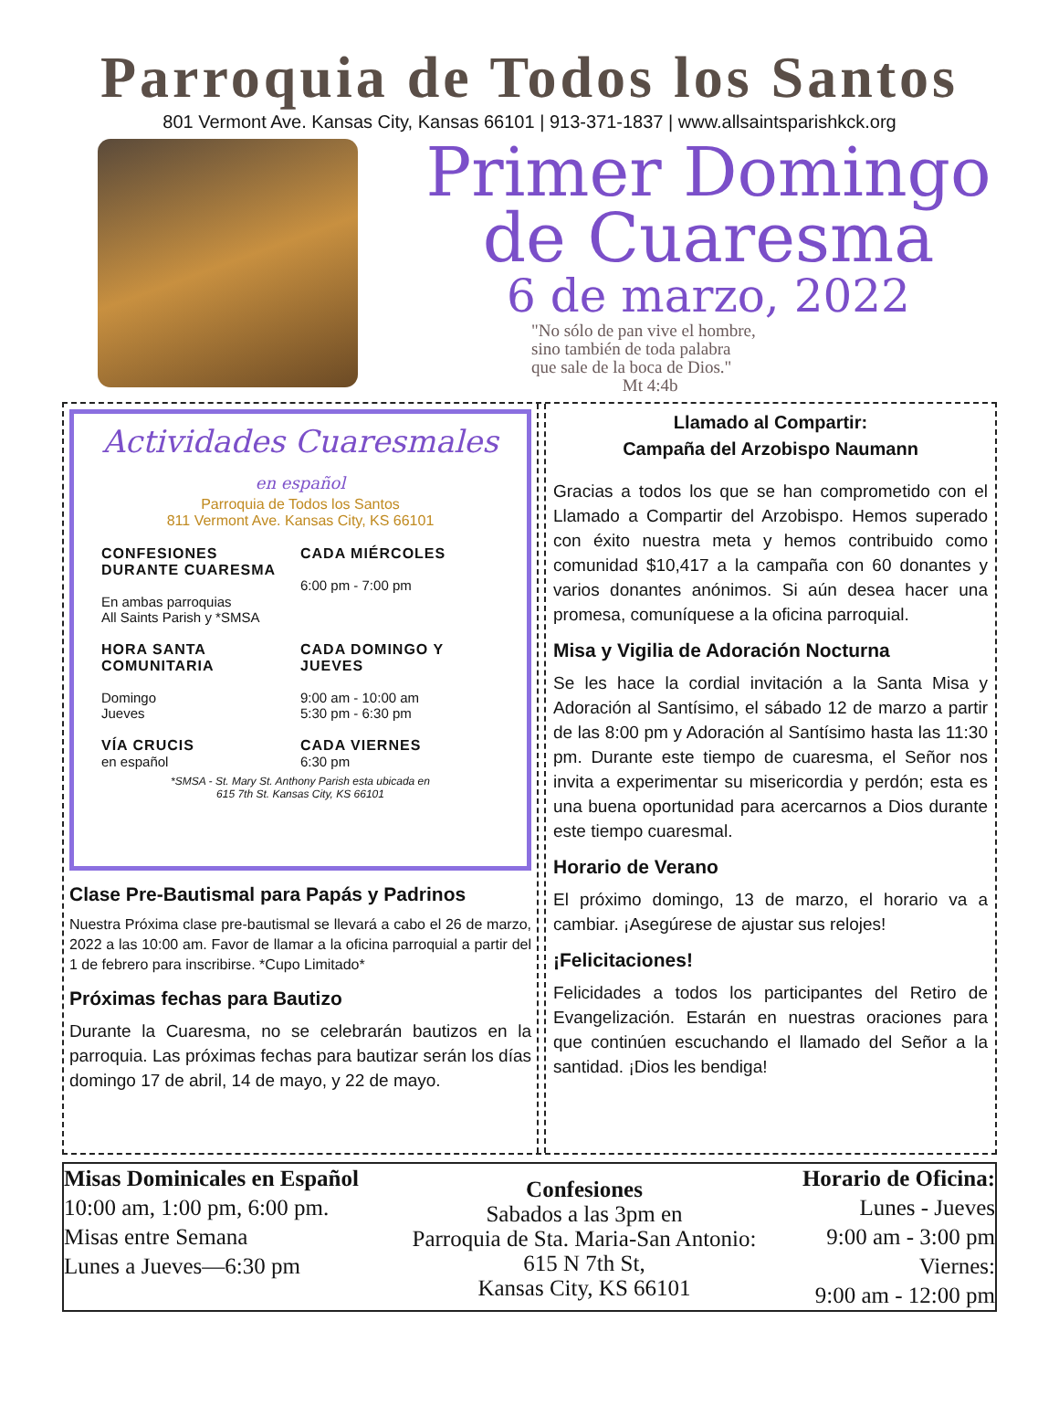Parroquia de Todos los Santos
801 Vermont Ave. Kansas City, Kansas 66101 | 913-371-1837 | www.allsaintsparishkck.org
Primer Domingo
de Cuaresma
6 de marzo, 2022
"No sólo de pan vive el hombre,
sino también de toda palabra
que sale de la boca de Dios."
Mt 4:4b
Actividades Cuaresmales
en español
Parroquia de Todos los Santos
811 Vermont Ave. Kansas City, KS 66101
CONFESIONES DURANTE CUARESMA
En ambas parroquias
All Saints Parish y *SMSA
CADA MIÉRCOLES
6:00 pm - 7:00 pm
HORA SANTA COMUNITARIA
Domingo
Jueves
CADA DOMINGO Y JUEVES
9:00 am - 10:00 am
5:30 pm - 6:30 pm
VÍA CRUCIS
en español
CADA VIERNES
6:30 pm
*SMSA - St. Mary St. Anthony Parish esta ubicada en
615 7th St. Kansas City, KS 66101
Clase Pre-Bautismal para Papás y Padrinos
Nuestra Próxima clase pre-bautismal se llevará a cabo el 26 de marzo, 2022 a las 10:00 am. Favor de llamar a la oficina parroquial a partir del 1 de febrero para inscribirse. *Cupo Limitado*
Próximas fechas para Bautizo
Durante la Cuaresma, no se celebrarán bautizos en la parroquia. Las próximas fechas para bautizar serán los días domingo 17 de abril, 14 de mayo, y 22 de mayo.
Llamado al Compartir:
Campaña del Arzobispo Naumann
Gracias a todos los que se han comprometido con el Llamado a Compartir del Arzobispo. Hemos superado con éxito nuestra meta y hemos contribuido como comunidad $10,417 a la campaña con 60 donantes y varios donantes anónimos. Si aún desea hacer una promesa, comuníquese a la oficina parroquial.
Misa y Vigilia de Adoración Nocturna
Se les hace la cordial invitación a la Santa Misa y Adoración al Santísimo, el sábado 12 de marzo a partir de las 8:00 pm y Adoración al Santísimo hasta las 11:30 pm. Durante este tiempo de cuaresma, el Señor nos invita a experimentar su misericordia y perdón; esta es una buena oportunidad para acercarnos a Dios durante este tiempo cuaresmal.
Horario de Verano
El próximo domingo, 13 de marzo, el horario va a cambiar. ¡Asegúrese de ajustar sus relojes!
¡Felicitaciones!
Felicidades a todos los participantes del Retiro de Evangelización. Estarán en nuestras oraciones para que continúen escuchando el llamado del Señor a la santidad. ¡Dios les bendiga!
Misas Dominicales en Español
10:00 am, 1:00 pm, 6:00 pm.
Misas entre Semana
Lunes a Jueves—6:30 pm
Confesiones
Sabados a las 3pm en
Parroquia de Sta. Maria-San Antonio: 615 N 7th St,
Kansas City, KS 66101
Horario de Oficina:
Lunes - Jueves
9:00 am - 3:00 pm
Viernes:
9:00 am - 12:00 pm